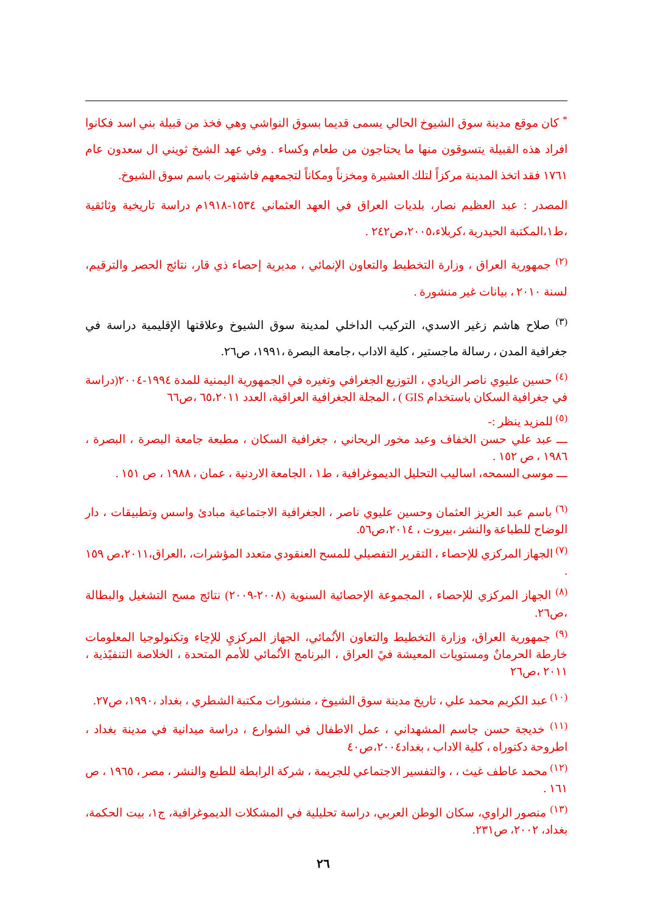<sup>*</sup> كان موقع مدينة سوق الشيوخ الحالي يسمى قديما بسوق النواشي وهي فخذ من قبيلة بني اسد فكانوا افراد هذه القبيلة يتسوقون منها ما يحتاجون من طعام وكساء . وفي عهد الشيخ ثويني ال سعدون عام ١٧٦١ فقد اتخذ المدينة مركزاً لتلك العشيرة ومخزناً ومكاناً لتجمعهم فاشتهرت باسم سوق الشيوخ.
المصدر : عبد العظيم نصار، بلديات العراق في العهد العثماني ١٥٣٤-١٩١٨م دراسة تاريخية وثائقية ،ط١،المكتبة الحيدرية ،كربلاء،٢٠٠٥،ص٢٤٢ .
<sup>(٢)</sup> جمهورية العراق ، وزارة التخطيط والتعاون الإنمائي ، مديرية إحصاء ذي قار، نتائج الحصر والترقيم، لسنة ٢٠١٠ ، بيانات غير منشورة .
<sup>(٣)</sup> صلاح هاشم زغير الاسدي، التركيب الداخلي لمدينة سوق الشيوخ وعلاقتها الإقليمية دراسة في جغرافية المدن ، رسالة ماجستير ، كلية الاداب ،جامعة البصرة ،١٩٩١، ص٢٦.
<sup>(٤)</sup> حسين عليوي ناصر الزيادي ، التوزيع الجغرافي وتغيره في الجمهورية اليمنية للمدة ١٩٩٤-٢٠٠٤(دراسة في جغرافية السكان باستخدام GIS ) ، المجلة الجغرافية العراقية، العدد ٦٥،٢٠١١ ،ص٦٦
<sup>(٥)</sup> للمزيد ينظر :-
ـــ عبد علي حسن الخفاف وعبد مخور الريحاني ، جغرافية السكان ، مطبعة جامعة البصرة ، البصرة ، ١٩٨٦ ، ص ١٥٢ .
ـــ موسى السمحه، اساليب التحليل الديموغرافية ، ط١ ، الجامعة الاردنية ، عمان ، ١٩٨٨ ، ص ١٥١ .
<sup>(٦)</sup> باسم عبد العزيز العثمان وحسين عليوي ناصر ، الجغرافية الاجتماعية مبادئ واسس وتطبيقات ، دار الوضاح للطباعة والنشر ،بيروت ، ٢٠١٤،ص٥٦.
<sup>(٧)</sup> الجهاز المركزي للإحصاء ، التقرير التفصيلي للمسح العنقودي متعدد المؤشرات، ،العراق،٢٠١١،ص ١٥٩ .
<sup>(٨)</sup> الجهاز المركزي للإحصاء ، المجموعة الإحصائية السنوية (٢٠٠٨-٢٠٠٩) نتائج مسح التشغيل والبطالة ،ص٢٦.
<sup>(٩)</sup> جمهورية العراق، وزارة التخطيط والتعاون الأنُمائي، الجهاز المركزيِ للإحِاء وتكنولوجيا المعلومات خارطة الحرمانٌ ومستويات المعيشة فيً العراق ، البرنامج الأنُمائي للأمم المتحدة ، الخلاصة التنفيًذية ، ٢٠١١ ،ص٢٦
<sup>(١٠)</sup> عبد الكريم محمد علي ، تاريخ مدينة سوق الشيوخ ، منشورات مكتبة الشطري ، بغداد ،١٩٩٠، ص٢٧.
<sup>(١١)</sup> خديجة حسن جاسم المشهداني ، عمل الاطفال في الشوارع ، دراسة ميدانية في مدينة بغداد ، اطروحة دكتوراه ، كلية الاداب ، بغداد٢٠٠٤،ص٤٠
<sup>(١٢)</sup> محمد عاطف غيث ، ، والتفسير الاجتماعي للجريمة ، شركة الرابطة للطبع والنشر ، مصر ، ١٩٦٥ ، ص ١٦١ .
<sup>(١٣)</sup> منصور الراوي، سكان الوطن العربي، دراسة تحليلية في المشكلات الديموغرافية، ج١، بيت الحكمة، بغداد، ٢٠٠٢، ص٢٣١.
٢٦